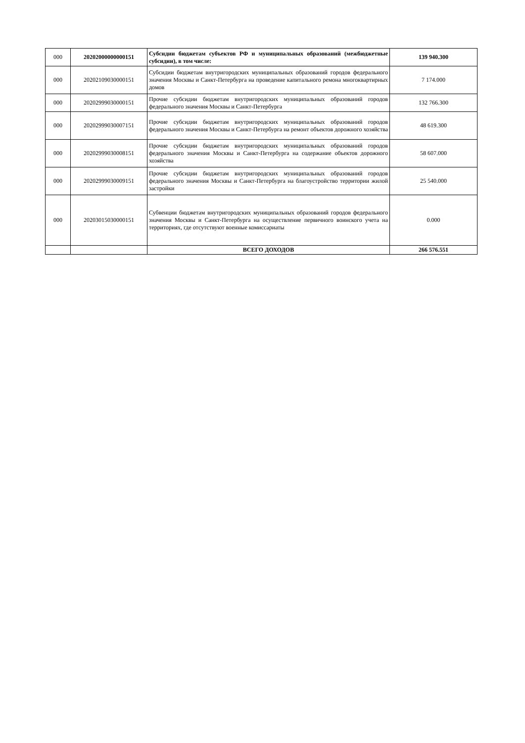| 000 | 20202000000000151 | Субсидии бюджетам субъектов РФ и муниципальных образований (межбюджетные субсидии), в том числе: | 139 940.300 |
| 000 | 20202109030000151 | Субсидии бюджетам внутригородских муниципальных образований городов федерального значения Москвы и Санкт-Петербурга на проведение капитального ремона многоквартирных домов | 7 174.000 |
| 000 | 20202999030000151 | Прочие субсидии бюджетам внутригородских муниципальных образований городов федерального значения Москвы и Санкт-Петербурга | 132 766.300 |
| 000 | 20202999030007151 | Прочие субсидии бюджетам внутригородских муниципальных образований городов федерального значения Москвы и Санкт-Петербурга на ремонт объектов дорожного хозяйства | 48 619.300 |
| 000 | 20202999030008151 | Прочие субсидии бюджетам внутригородских муниципальных образований городов федерального значения Москвы и Санкт-Петербурга на содержание объектов дорожного хозяйства | 58 607.000 |
| 000 | 20202999030009151 | Прочие субсидии бюджетам внутригородских муниципальных образований городов федерального значения Москвы и Санкт-Петербурга на благоустройство территории жилой застройки | 25 540.000 |
| 000 | 20203015030000151 | Субвенции бюджетам внутригородских муниципальных образований городов федерального значения Москвы и Санкт-Петербурга на осуществление первичного воинского учета на территориях, где отсутствуют военные комиссариаты | 0.000 |
| | | ВСЕГО ДОХОДОВ | 266 576.551 |